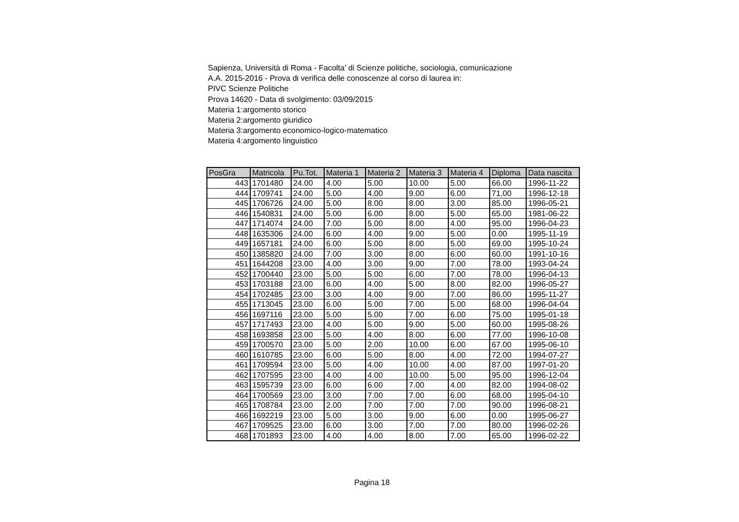Sapienza, Università di Roma - Facolta' di Scienze politiche, sociologia, comunicazione
A.A. 2015-2016 - Prova di verifica delle conoscenze al corso di laurea in:
PIVC Scienze Politiche
Prova 14620 - Data di svolgimento: 03/09/2015
Materia 1:argomento storico
Materia 2:argomento giuridico
Materia 3:argomento economico-logico-matematico
Materia 4:argomento linguistico
| PosGra | Matricola | Pu.Tot. | Materia 1 | Materia 2 | Materia 3 | Materia 4 | Diploma | Data nascita |
| --- | --- | --- | --- | --- | --- | --- | --- | --- |
| 443 | 1701480 | 24.00 | 4.00 | 5.00 | 10.00 | 5.00 | 66.00 | 1996-11-22 |
| 444 | 1709741 | 24.00 | 5.00 | 4.00 | 9.00 | 6.00 | 71.00 | 1996-12-18 |
| 445 | 1706726 | 24.00 | 5.00 | 8.00 | 8.00 | 3.00 | 85.00 | 1996-05-21 |
| 446 | 1540831 | 24.00 | 5.00 | 6.00 | 8.00 | 5.00 | 65.00 | 1981-06-22 |
| 447 | 1714074 | 24.00 | 7.00 | 5.00 | 8.00 | 4.00 | 95.00 | 1996-04-23 |
| 448 | 1635306 | 24.00 | 6.00 | 4.00 | 9.00 | 5.00 | 0.00 | 1995-11-19 |
| 449 | 1657181 | 24.00 | 6.00 | 5.00 | 8.00 | 5.00 | 69.00 | 1995-10-24 |
| 450 | 1385820 | 24.00 | 7.00 | 3.00 | 8.00 | 6.00 | 60.00 | 1991-10-16 |
| 451 | 1644208 | 23.00 | 4.00 | 3.00 | 9.00 | 7.00 | 78.00 | 1993-04-24 |
| 452 | 1700440 | 23.00 | 5.00 | 5.00 | 6.00 | 7.00 | 78.00 | 1996-04-13 |
| 453 | 1703188 | 23.00 | 6.00 | 4.00 | 5.00 | 8.00 | 82.00 | 1996-05-27 |
| 454 | 1702485 | 23.00 | 3.00 | 4.00 | 9.00 | 7.00 | 86.00 | 1995-11-27 |
| 455 | 1713045 | 23.00 | 6.00 | 5.00 | 7.00 | 5.00 | 68.00 | 1996-04-04 |
| 456 | 1697116 | 23.00 | 5.00 | 5.00 | 7.00 | 6.00 | 75.00 | 1995-01-18 |
| 457 | 1717493 | 23.00 | 4.00 | 5.00 | 9.00 | 5.00 | 60.00 | 1995-08-26 |
| 458 | 1693858 | 23.00 | 5.00 | 4.00 | 8.00 | 6.00 | 77.00 | 1996-10-08 |
| 459 | 1700570 | 23.00 | 5.00 | 2.00 | 10.00 | 6.00 | 67.00 | 1995-06-10 |
| 460 | 1610785 | 23.00 | 6.00 | 5.00 | 8.00 | 4.00 | 72.00 | 1994-07-27 |
| 461 | 1709594 | 23.00 | 5.00 | 4.00 | 10.00 | 4.00 | 87.00 | 1997-01-20 |
| 462 | 1707595 | 23.00 | 4.00 | 4.00 | 10.00 | 5.00 | 95.00 | 1996-12-04 |
| 463 | 1595739 | 23.00 | 6.00 | 6.00 | 7.00 | 4.00 | 82.00 | 1994-08-02 |
| 464 | 1700569 | 23.00 | 3.00 | 7.00 | 7.00 | 6.00 | 68.00 | 1995-04-10 |
| 465 | 1708784 | 23.00 | 2.00 | 7.00 | 7.00 | 7.00 | 90.00 | 1996-08-21 |
| 466 | 1692219 | 23.00 | 5.00 | 3.00 | 9.00 | 6.00 | 0.00 | 1995-06-27 |
| 467 | 1709525 | 23.00 | 6.00 | 3.00 | 7.00 | 7.00 | 80.00 | 1996-02-26 |
| 468 | 1701893 | 23.00 | 4.00 | 4.00 | 8.00 | 7.00 | 65.00 | 1996-02-22 |
Pagina 18